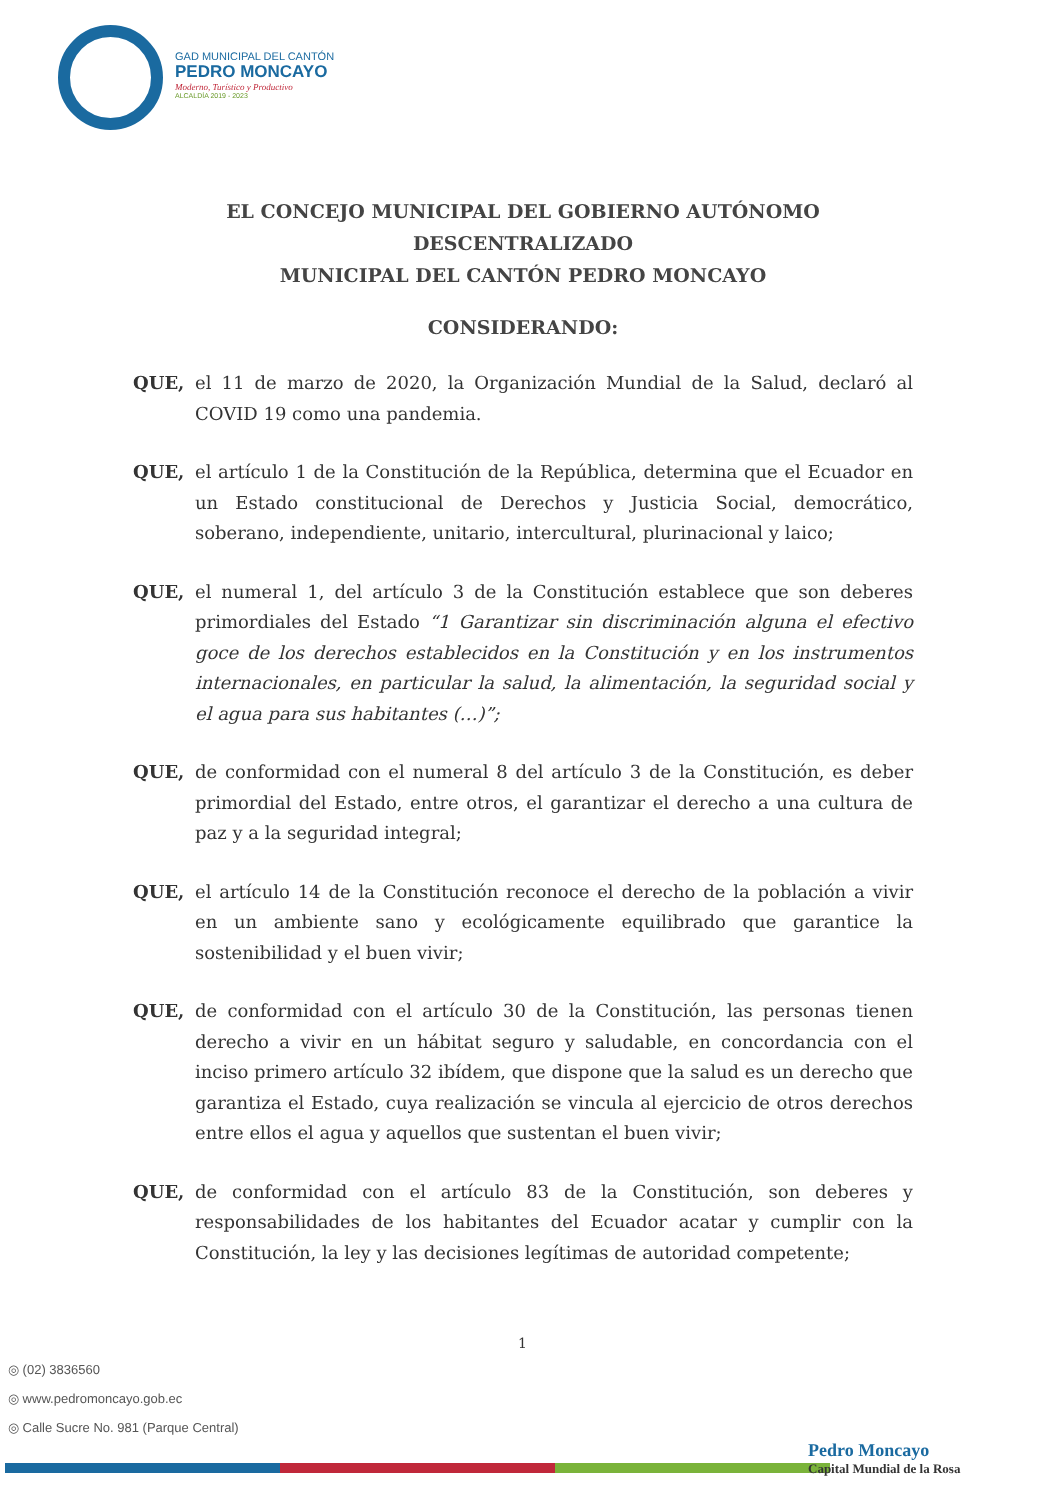GAD MUNICIPAL DEL CANTÓN
PEDRO MONCAYO
Moderno, Turístico y Productivo
ALCALDÍA 2019 - 2023
EL CONCEJO MUNICIPAL DEL GOBIERNO AUTÓNOMO DESCENTRALIZADO
MUNICIPAL DEL CANTÓN PEDRO MONCAYO
CONSIDERANDO:
QUE, el 11 de marzo de 2020, la Organización Mundial de la Salud, declaró al COVID 19 como una pandemia.
QUE, el artículo 1 de la Constitución de la República, determina que el Ecuador en un Estado constitucional de Derechos y Justicia Social, democrático, soberano, independiente, unitario, intercultural, plurinacional y laico;
QUE, el numeral 1, del artículo 3 de la Constitución establece que son deberes primordiales del Estado “1 Garantizar sin discriminación alguna el efectivo goce de los derechos establecidos en la Constitución y en los instrumentos internacionales, en particular la salud, la alimentación, la seguridad social y el agua para sus habitantes (…)”;
QUE, de conformidad con el numeral 8 del artículo 3 de la Constitución, es deber primordial del Estado, entre otros, el garantizar el derecho a una cultura de paz y a la seguridad integral;
QUE, el artículo 14 de la Constitución reconoce el derecho de la población a vivir en un ambiente sano y ecológicamente equilibrado que garantice la sostenibilidad y el buen vivir;
QUE, de conformidad con el artículo 30 de la Constitución, las personas tienen derecho a vivir en un hábitat seguro y saludable, en concordancia con el inciso primero artículo 32 ibídem, que dispone que la salud es un derecho que garantiza el Estado, cuya realización se vincula al ejercicio de otros derechos entre ellos el agua y aquellos que sustentan el buen vivir;
QUE, de conformidad con el artículo 83 de la Constitución, son deberes y responsabilidades de los habitantes del Ecuador acatar y cumplir con la Constitución, la ley y las decisiones legítimas de autoridad competente;
1
◎ (02) 3836560
◎ www.pedromoncayo.gob.ec
◎ Calle Sucre No. 981 (Parque Central)
Pedro Moncayo
Capital Mundial de la Rosa